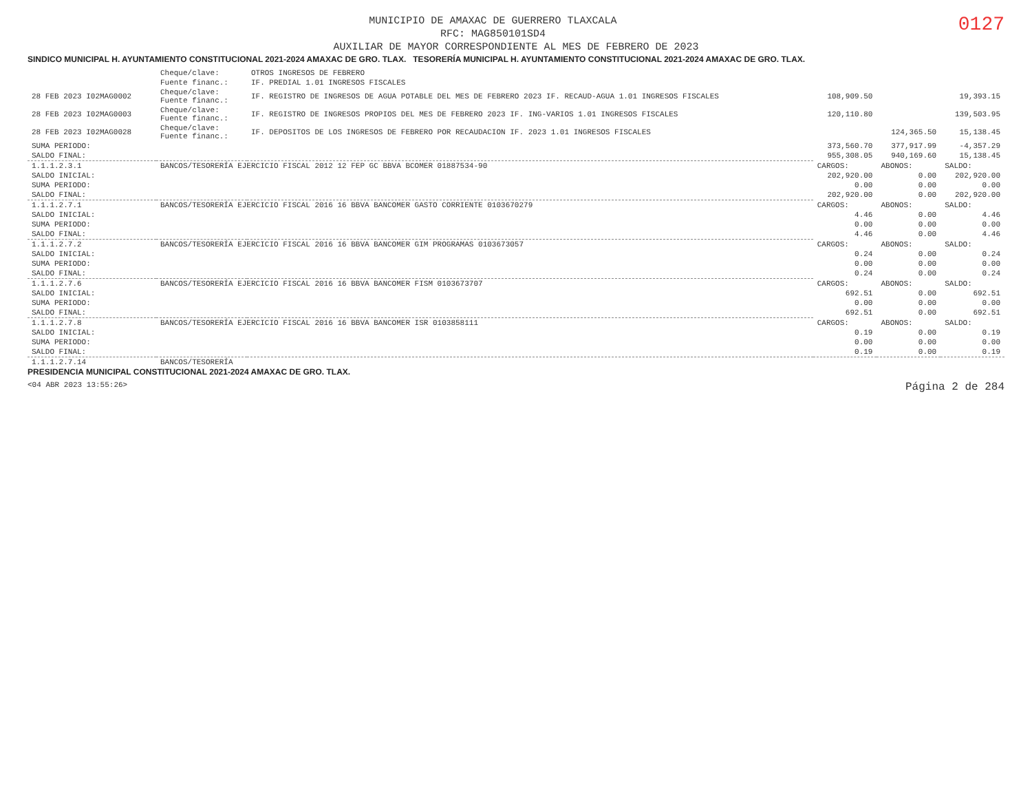0127
MUNICIPIO DE AMAXAC DE GUERRERO TLAXCALA
RFC: MAG850101SD4
AUXILIAR DE MAYOR CORRESPONDIENTE AL MES DE FEBRERO DE 2023
SINDICO MUNICIPAL H. AYUNTAMIENTO CONSTITUCIONAL 2021-2024 AMAXAC DE GRO. TLAX. TESORERÍA MUNICIPAL H. AYUNTAMIENTO CONSTITUCIONAL 2021-2024 AMAXAC DE GRO. TLAX.
| | Cheque/clave: | OTROS INGRESOS DE FEBRERO | | | |
| | Fuente financ.: | IF. PREDIAL 1.01 INGRESOS FISCALES | | | |
| 28 FEB 2023 I02MAG0002 | Cheque/clave: Fuente financ.: | IF. REGISTRO DE INGRESOS DE AGUA POTABLE DEL MES DE FEBRERO 2023 IF. RECAUD-AGUA 1.01 INGRESOS FISCALES | 108,909.50 | | 19,393.15 |
| 28 FEB 2023 I02MAG0003 | Cheque/clave: Fuente financ.: | IF. REGISTRO DE INGRESOS PROPIOS DEL MES DE FEBRERO 2023 IF. ING-VARIOS 1.01 INGRESOS FISCALES | 120,110.80 | | 139,503.95 |
| 28 FEB 2023 I02MAG0028 | Cheque/clave: Fuente financ.: | IF. DEPOSITOS DE LOS INGRESOS DE FEBRERO POR RECAUDACION IF. 2023 1.01 INGRESOS FISCALES | | 124,365.50 | 15,138.45 |
| SUMA PERIODO: | | | 373,560.70 | 377,917.99 | -4,357.29 |
| SALDO FINAL: | | | 955,308.05 | 940,169.60 | 15,138.45 |
| 1.1.1.2.3.1 | BANCOS/TESORERÍA EJERCICIO FISCAL 2012 12 FEP GC BBVA BCOMER 01887534-90 | | CARGOS: | ABONOS: | SALDO: |
| SALDO INICIAL: | | | 202,920.00 | 0.00 | 202,920.00 |
| SUMA PERIODO: | | | 0.00 | 0.00 | 0.00 |
| SALDO FINAL: | | | 202,920.00 | 0.00 | 202,920.00 |
| 1.1.1.2.7.1 | BANCOS/TESORERÍA EJERCICIO FISCAL 2016 16 BBVA BANCOMER GASTO CORRIENTE 0103670279 | | CARGOS: | ABONOS: | SALDO: |
| SALDO INICIAL: | | | 4.46 | 0.00 | 4.46 |
| SUMA PERIODO: | | | 0.00 | 0.00 | 0.00 |
| SALDO FINAL: | | | 4.46 | 0.00 | 4.46 |
| 1.1.1.2.7.2 | BANCOS/TESORERÍA EJERCICIO FISCAL 2016 16 BBVA BANCOMER GIM PROGRAMAS 0103673057 | | CARGOS: | ABONOS: | SALDO: |
| SALDO INICIAL: | | | 0.24 | 0.00 | 0.24 |
| SUMA PERIODO: | | | 0.00 | 0.00 | 0.00 |
| SALDO FINAL: | | | 0.24 | 0.00 | 0.24 |
| 1.1.1.2.7.6 | BANCOS/TESORERÍA EJERCICIO FISCAL 2016 16 BBVA BANCOMER FISM 0103673707 | | CARGOS: | ABONOS: | SALDO: |
| SALDO INICIAL: | | | 692.51 | 0.00 | 692.51 |
| SUMA PERIODO: | | | 0.00 | 0.00 | 0.00 |
| SALDO FINAL: | | | 692.51 | 0.00 | 692.51 |
| 1.1.1.2.7.8 | BANCOS/TESORERÍA EJERCICIO FISCAL 2016 16 BBVA BANCOMER ISR 0103858111 | | CARGOS: | ABONOS: | SALDO: |
| SALDO INICIAL: | | | 0.19 | 0.00 | 0.19 |
| SUMA PERIODO: | | | 0.00 | 0.00 | 0.00 |
| SALDO FINAL: | | | 0.19 | 0.00 | 0.19 |
| 1.1.1.2.7.14 | BANCOS/TESORERÍA | | | | |
PRESIDENCIA MUNICIPAL CONSTITUCIONAL 2021-2024 AMAXAC DE GRO. TLAX.
<04 ABR 2023 13:55:26> Página 2 de 284